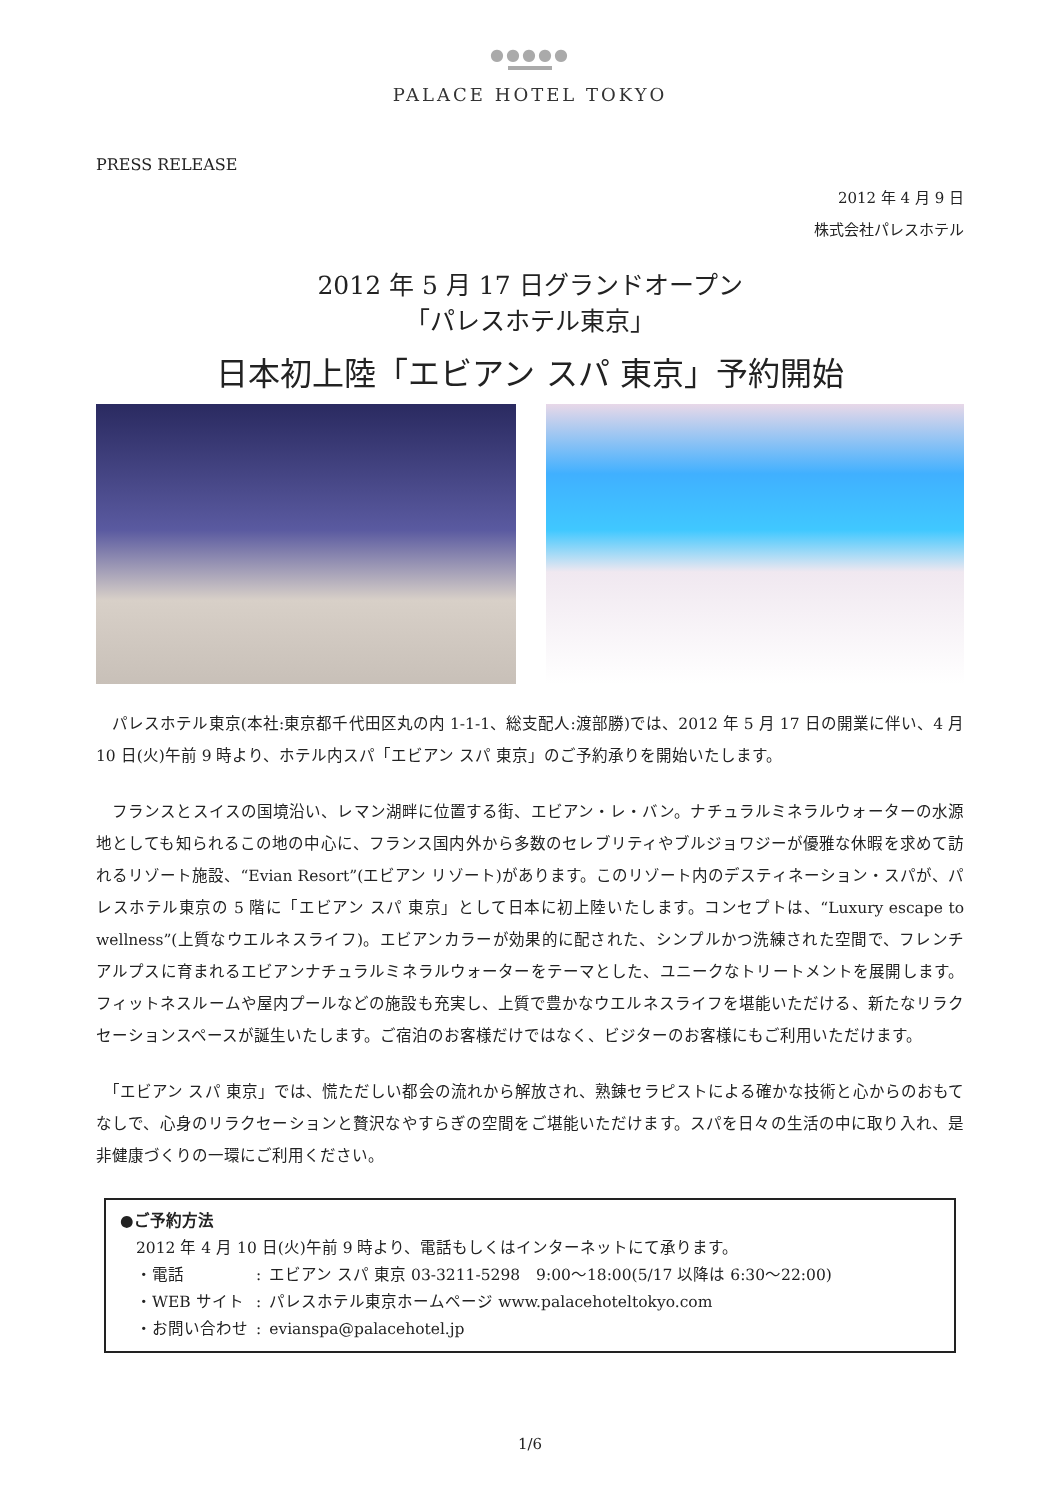●●●●●
PALACE HOTEL TOKYO
PRESS RELEASE
2012 年 4 月 9 日
株式会社パレスホテル
2012 年 5 月 17 日グランドオープン
「パレスホテル東京」
日本初上陸「エビアン スパ 東京」予約開始
　パレスホテル東京(本社:東京都千代田区丸の内 1-1-1、総支配人:渡部勝)では、2012 年 5 月 17 日の開業に伴い、4 月 10 日(火)午前 9 時より、ホテル内スパ「エビアン スパ 東京」のご予約承りを開始いたします。
　フランスとスイスの国境沿い、レマン湖畔に位置する街、エビアン・レ・バン。ナチュラルミネラルウォーターの水源地としても知られるこの地の中心に、フランス国内外から多数のセレブリティやブルジョワジーが優雅な休暇を求めて訪れるリゾート施設、“Evian Resort”(エビアン リゾート)があります。このリゾート内のデスティネーション・スパが、パレスホテル東京の 5 階に「エビアン スパ 東京」として日本に初上陸いたします。コンセプトは、“Luxury escape to wellness”(上質なウエルネスライフ)。エビアンカラーが効果的に配された、シンプルかつ洗練された空間で、フレンチアルプスに育まれるエビアンナチュラルミネラルウォーターをテーマとした、ユニークなトリートメントを展開します。フィットネスルームや屋内プールなどの施設も充実し、上質で豊かなウエルネスライフを堪能いただける、新たなリラクセーションスペースが誕生いたします。ご宿泊のお客様だけではなく、ビジターのお客様にもご利用いただけます。
　「エビアン スパ 東京」では、慌ただしい都会の流れから解放され、熟錬セラピストによる確かな技術と心からのおもてなしで、心身のリラクセーションと贅沢なやすらぎの空間をご堪能いただけます。スパを日々の生活の中に取り入れ、是非健康づくりの一環にご利用ください。
●ご予約方法
2012 年 4 月 10 日(火)午前 9 時より、電話もしくはインターネットにて承ります。
| ・電話 | : | エビアン スパ 東京 03-3211-5298 9:00～18:00(5/17 以降は 6:30～22:00) |
| ・WEB サイト | : | パレスホテル東京ホームページ www.palacehoteltokyo.com |
| ・お問い合わせ | : | evianspa@palacehotel.jp |
1/6